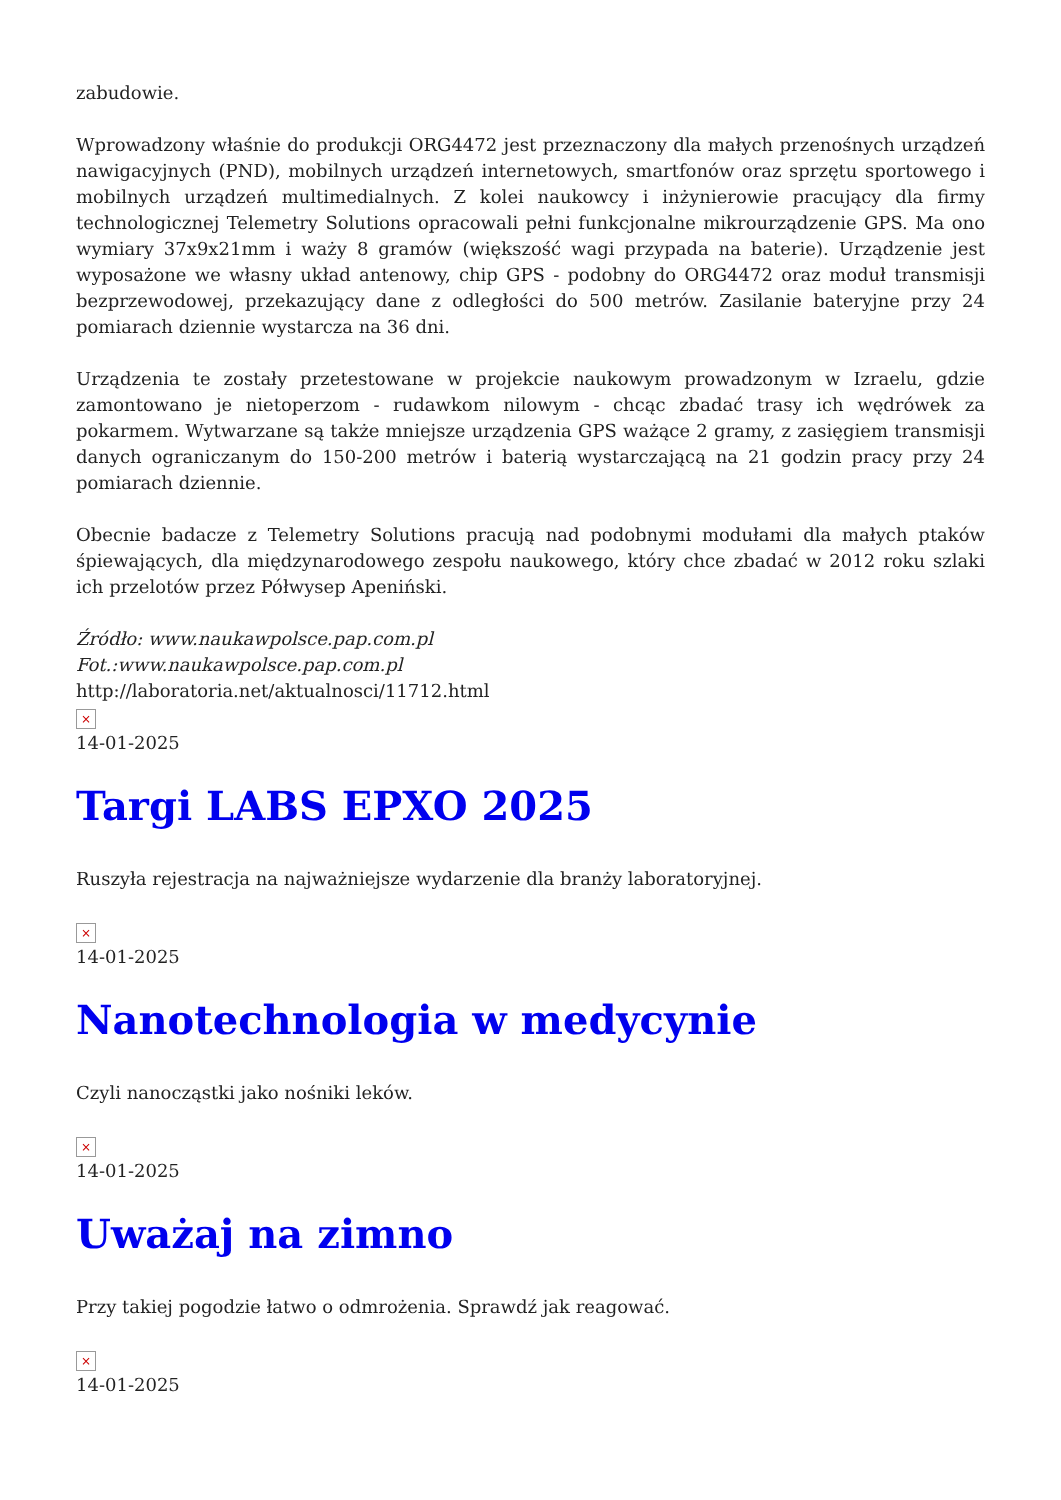zabudowie.
Wprowadzony właśnie do produkcji ORG4472 jest przeznaczony dla małych przenośnych urządzeń nawigacyjnych (PND), mobilnych urządzeń internetowych, smartfonów oraz sprzętu sportowego i mobilnych urządzeń multimedialnych. Z kolei naukowcy i inżynierowie pracujący dla firmy technologicznej Telemetry Solutions opracowali pełni funkcjonalne mikrourządzenie GPS. Ma ono wymiary 37x9x21mm i waży 8 gramów (większość wagi przypada na baterie). Urządzenie jest wyposażone we własny układ antenowy, chip GPS - podobny do ORG4472 oraz moduł transmisji bezprzewodowej, przekazujący dane z odległości do 500 metrów. Zasilanie bateryjne przy 24 pomiarach dziennie wystarcza na 36 dni.
Urządzenia te zostały przetestowane w projekcie naukowym prowadzonym w Izraelu, gdzie zamontowano je nietoperzom - rudawkom nilowym - chcąc zbadać trasy ich wędrówek za pokarmem. Wytwarzane są także mniejsze urządzenia GPS ważące 2 gramy, z zasięgiem transmisji danych ograniczanym do 150-200 metrów i baterią wystarczającą na 21 godzin pracy przy 24 pomiarach dziennie.
Obecnie badacze z Telemetry Solutions pracują nad podobnymi modułami dla małych ptaków śpiewających, dla międzynarodowego zespołu naukowego, który chce zbadać w 2012 roku szlaki ich przelotów przez Półwysep Apeniński.
Źródło: www.naukawpolsce.pap.com.pl
Fot.:www.naukawpolsce.pap.com.pl
http://laboratoria.net/aktualnosci/11712.html
×
14-01-2025
Targi LABS EPXO 2025
Ruszyła rejestracja na najważniejsze wydarzenie dla branży laboratoryjnej.
×
14-01-2025
Nanotechnologia w medycynie
Czyli nanocząstki jako nośniki leków.
×
14-01-2025
Uważaj na zimno
Przy takiej pogodzie łatwo o odmrożenia. Sprawdź jak reagować.
×
14-01-2025